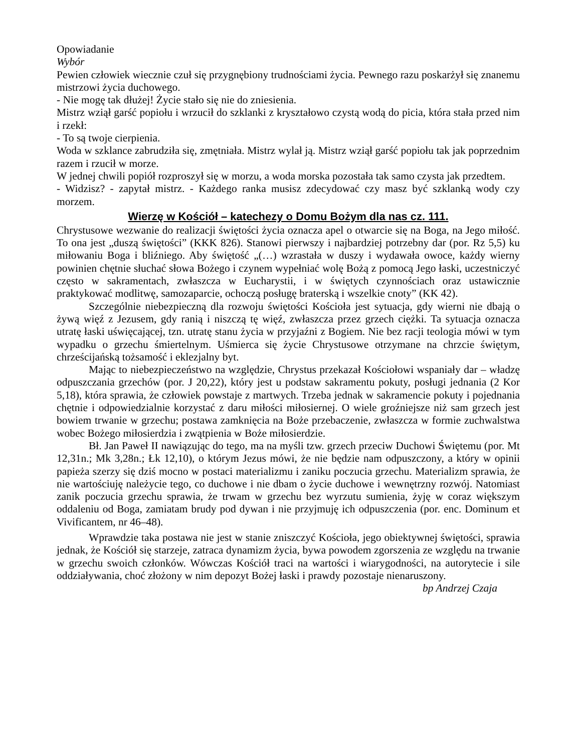Opowiadanie
Wybór
Pewien człowiek wiecznie czuł się przygnębiony trudnościami życia. Pewnego razu poskarżył się znanemu mistrzowi życia duchowego.
- Nie mogę tak dłużej! Życie stało się nie do zniesienia.
Mistrz wziął garść popiołu i wrzucił do szklanki z kryształowo czystą wodą do picia, która stała przed nim i rzekł:
- To są twoje cierpienia.
Woda w szklance zabrudziła się, zmętniała. Mistrz wylał ją. Mistrz wziął garść popiołu tak jak poprzednim razem i rzucił w morze.
W jednej chwili popiół rozproszył się w morzu, a woda morska pozostała tak samo czysta jak przedtem.
- Widzisz? - zapytał mistrz. - Każdego ranka musisz zdecydować czy masz być szklanką wody czy morzem.
Wierzę w Kościół – katechezy o Domu Bożym dla nas cz. 111.
Chrystusowe wezwanie do realizacji świętości życia oznacza apel o otwarcie się na Boga, na Jego miłość. To ona jest „duszą świętości” (KKK 826). Stanowi pierwszy i najbardziej potrzebny dar (por. Rz 5,5) ku miłowaniu Boga i bliźniego. Aby świętość „(…) wzrastała w duszy i wydawała owoce, każdy wierny powinien chętnie słuchać słowa Bożego i czynem wypełniać wolę Bożą z pomocą Jego łaski, uczestniczyć często w sakramentach, zwłaszcza w Eucharystii, i w świętych czynnościach oraz ustawicznie praktykować modlitwę, samozaparcie, ochoczą posługę braterską i wszelkie cnoty” (KK 42).
Szczególnie niebezpieczną dla rozwoju świętości Kościoła jest sytuacja, gdy wierni nie dbają o żywą więź z Jezusem, gdy ranią i niszczą tę więź, zwłaszcza przez grzech ciężki. Ta sytuacja oznacza utratę łaski uświęcającej, tzn. utratę stanu życia w przyjaźni z Bogiem. Nie bez racji teologia mówi w tym wypadku o grzechu śmiertelnym. Uśmierca się życie Chrystusowe otrzymane na chrzcie świętym, chrześcijańską tożsamość i eklezjalny byt.
Mając to niebezpieczeństwo na względzie, Chrystus przekazał Kościołowi wspaniały dar – władzę odpuszczania grzechów (por. J 20,22), który jest u podstaw sakramentu pokuty, posługi jednania (2 Kor 5,18), która sprawia, że człowiek powstaje z martwych. Trzeba jednak w sakramencie pokuty i pojednania chętnie i odpowiedzialnie korzystać z daru miłości miłosiernej. O wiele groźniejsze niż sam grzech jest bowiem trwanie w grzechu; postawa zamknięcia na Boże przebaczenie, zwłaszcza w formie zuchwalstwa wobec Bożego miłosierdzia i zwątpienia w Boże miłosierdzie.
Bł. Jan Paweł II nawiązując do tego, ma na myśli tzw. grzech przeciw Duchowi Świętemu (por. Mt 12,31n.; Mk 3,28n.; Łk 12,10), o którym Jezus mówi, że nie będzie nam odpuszczony, a który w opinii papieża szerzy się dziś mocno w postaci materializmu i zaniku poczucia grzechu. Materializm sprawia, że nie wartościuję należycie tego, co duchowe i nie dbam o życie duchowe i wewnętrzny rozwój. Natomiast zanik poczucia grzechu sprawia, że trwam w grzechu bez wyrzutu sumienia, żyję w coraz większym oddaleniu od Boga, zamiatam brudy pod dywan i nie przyjmuję ich odpuszczenia (por. enc. Dominum et Vivificantem, nr 46–48).
Wprawdzie taka postawa nie jest w stanie zniszczyć Kościoła, jego obiektywnej świętości, sprawia jednak, że Kościół się starzeje, zatraca dynamizm życia, bywa powodem zgorszenia ze względu na trwanie w grzechu swoich członków. Wówczas Kościół traci na wartości i wiarygodności, na autorytecie i sile oddziaływania, choć złożony w nim depozyt Bożej łaski i prawdy pozostaje nienaruszony. bp Andrzej Czaja